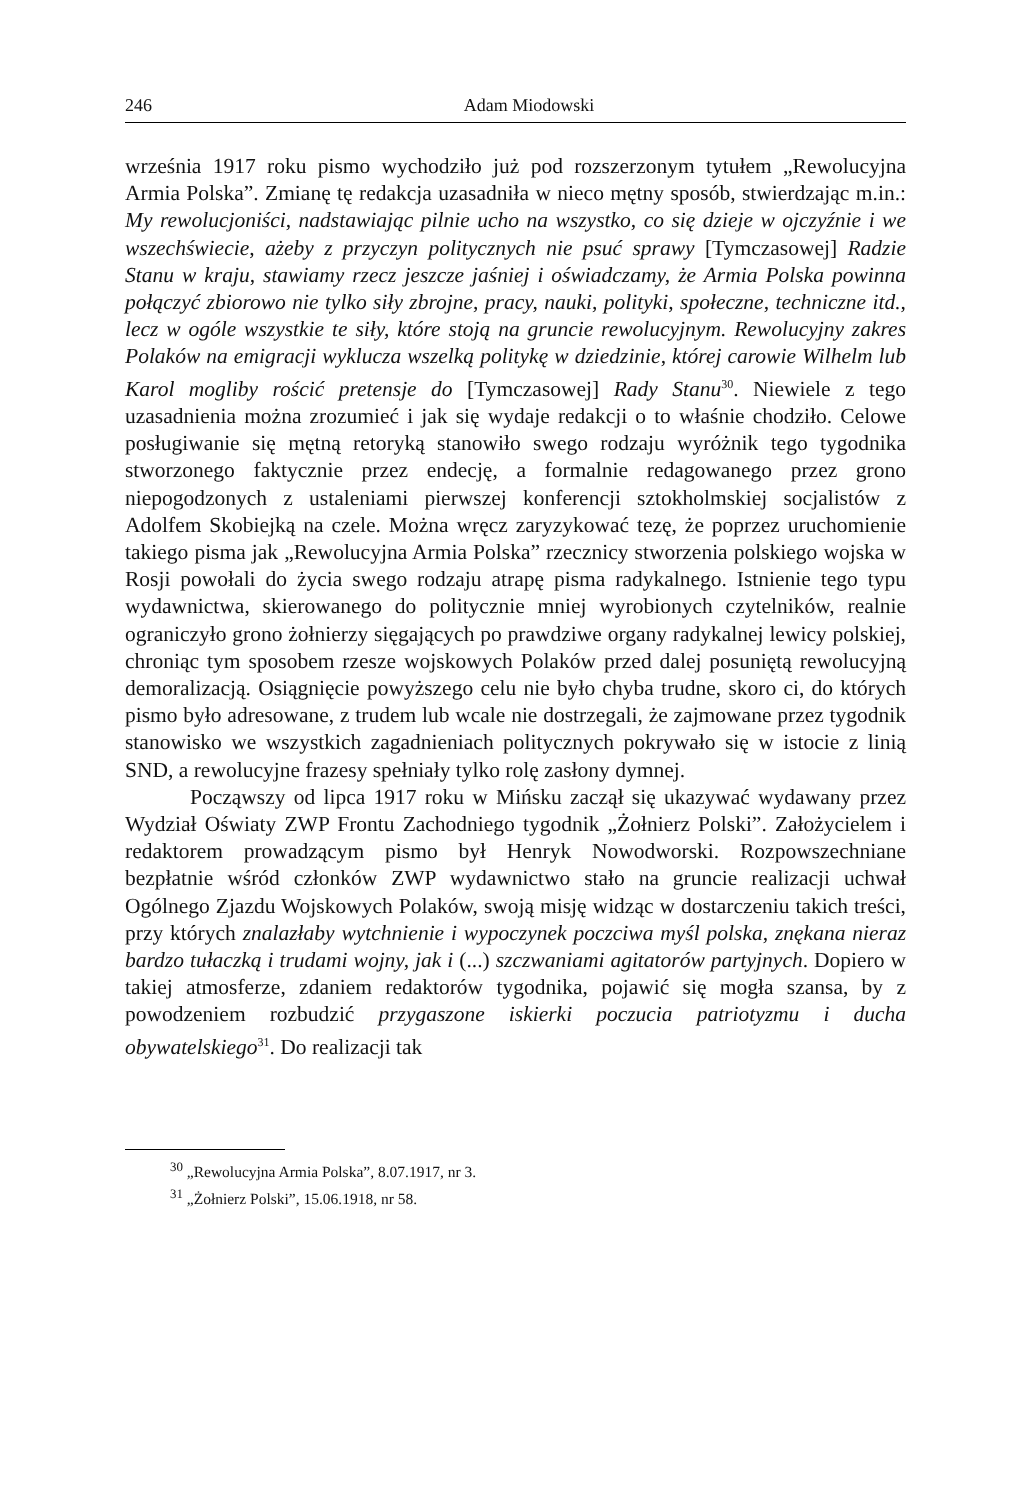246 Adam Miodowski
września 1917 roku pismo wychodziło już pod rozszerzonym tytułem „Rewolucyjna Armia Polska”. Zmianę tę redakcja uzasadniła w nieco mętny sposób, stwierdzając m.in.: My rewolucjoniści, nadstawiając pilnie ucho na wszystko, co się dzieje w ojczyźnie i we wszechświecie, ażeby z przyczyn politycznych nie psuć sprawy [Tymczasowej] Radzie Stanu w kraju, stawiamy rzecz jeszcze jaśniej i oświadczamy, że Armia Polska powinna połączyć zbiorowo nie tylko siły zbrojne, pracy, nauki, polityki, społeczne, techniczne itd., lecz w ogóle wszystkie te siły, które stoją na gruncie rewolucyjnym. Rewolucyjny zakres Polaków na emigracji wyklucza wszelką politykę w dziedzinie, której carowie Wilhelm lub Karol mogliby rościć pretensje do [Tymczasowej] Rady Stanu<sup>30</sup>. Niewiele z tego uzasadnienia można zrozumieć i jak się wydaje redakcji o to właśnie chodziło. Celowe posługiwanie się mętną retoryką stanowiło swego rodzaju wyróżnik tego tygodnika stworzonego faktycznie przez endecję, a formalnie redagowanego przez grono niepogodzonych z ustaleniami pierwszej konferencji sztokholmskiej socjalistów z Adolfem Skobiejką na czele. Można wręcz zaryzykować tezę, że poprzez uruchomienie takiego pisma jak „Rewolucyjna Armia Polska” rzecznicy stworzenia polskiego wojska w Rosji powołali do życia swego rodzaju atrapę pisma radykalnego. Istnienie tego typu wydawnictwa, skierowanego do politycznie mniej wyrobionych czytelników, realnie ograniczyło grono żołnierzy sięgających po prawdziwe organy radykalnej lewicy polskiej, chroniąc tym sposobem rzesze wojskowych Polaków przed dalej posuniętą rewolucyjną demoralizacją. Osiągnięcie powyższego celu nie było chyba trudne, skoro ci, do których pismo było adresowane, z trudem lub wcale nie dostrzegali, że zajmowane przez tygodnik stanowisko we wszystkich zagadnieniach politycznych pokrywało się w istocie z linią SND, a rewolucyjne frazesy spełniały tylko rolę zasłony dymnej.
Począwszy od lipca 1917 roku w Mińsku zaczął się ukazywać wydawany przez Wydział Oświaty ZWP Frontu Zachodniego tygodnik „Żołnierz Polski”. Założycielem i redaktorem prowadzącym pismo był Henryk Nowodworski. Rozpowszechniane bezpłatnie wśród członków ZWP wydawnictwo stało na gruncie realizacji uchwał Ogólnego Zjazdu Wojskowych Polaków, swoją misję widząc w dostarczeniu takich treści, przy których znalazłaby wytchnienie i wypoczynek poczciwa myśl polska, znękana nieraz bardzo tułaczką i trudami wojny, jak i (...) szczwaniami agitatorów partyjnych. Dopiero w takiej atmosferze, zdaniem redaktorów tygodnika, pojawić się mogła szansa, by z powodzeniem rozbudzić przygaszone iskierki poczucia patriotyzmu i ducha obywatelskiego<sup>31</sup>. Do realizacji tak
<sup>30</sup> „Rewolucyjna Armia Polska”, 8.07.1917, nr 3.
<sup>31</sup> „Żołnierz Polski”, 15.06.1918, nr 58.